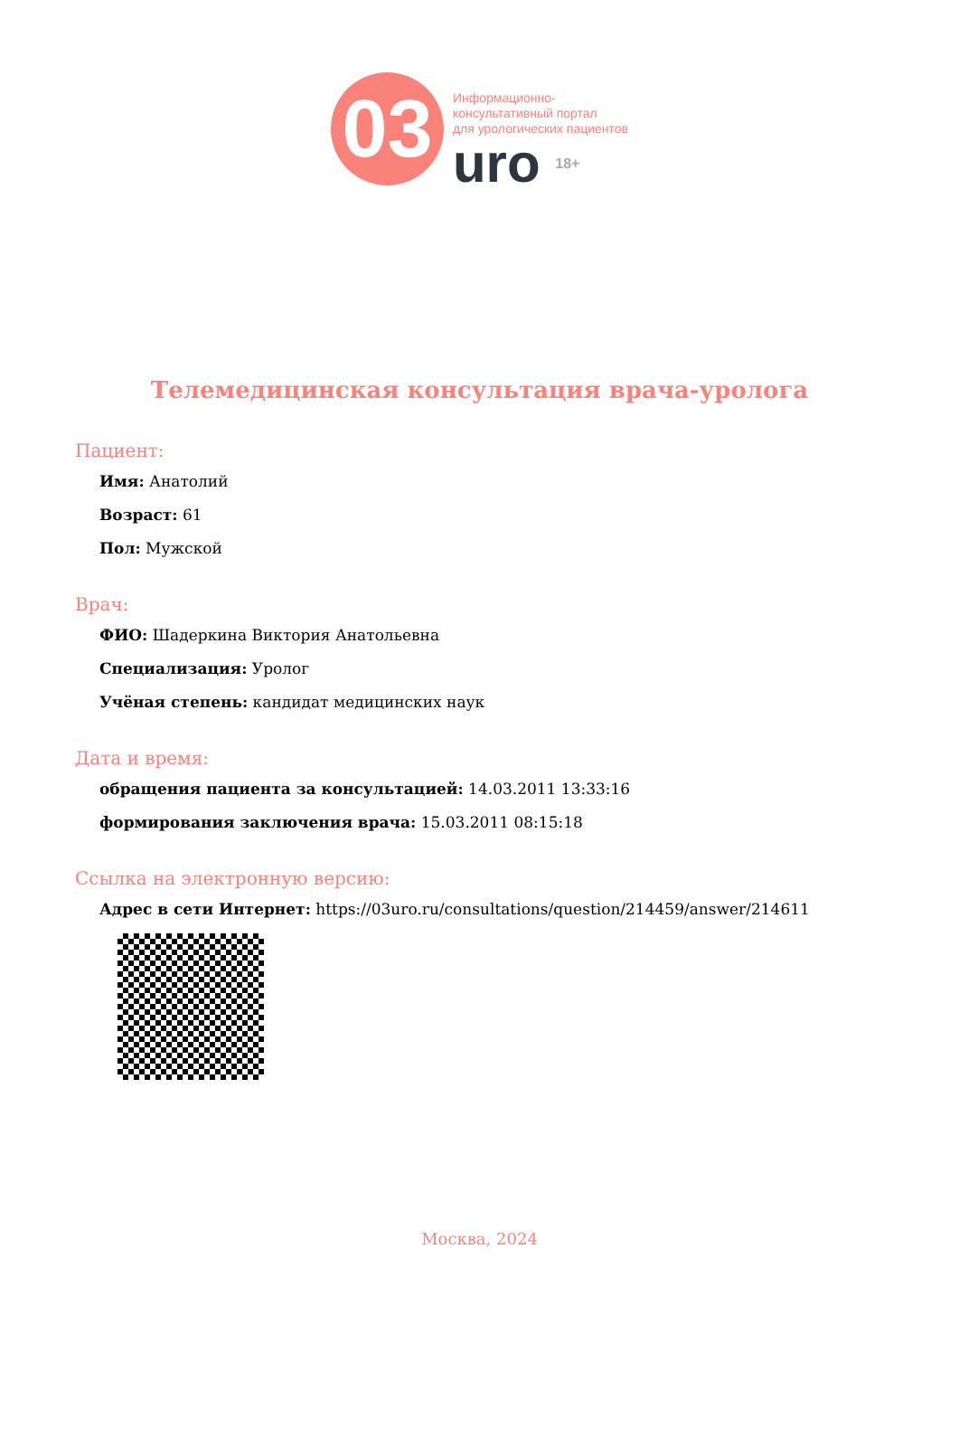03
Информационно-
консультативный портал
для урологических пациентов
uro 18+
Телемедицинская консультация врача-уролога
Пациент:
Имя: Анатолий
Возраст: 61
Пол: Мужской
Врач:
ФИО: Шадеркина Виктория Анатольевна
Специализация: Уролог
Учёная степень: кандидат медицинских наук
Дата и время:
обращения пациента за консультацией: 14.03.2011 13:33:16
формирования заключения врача: 15.03.2011 08:15:18
Ссылка на электронную версию:
Адрес в сети Интернет: https://03uro.ru/consultations/question/214459/answer/214611
Москва, 2024